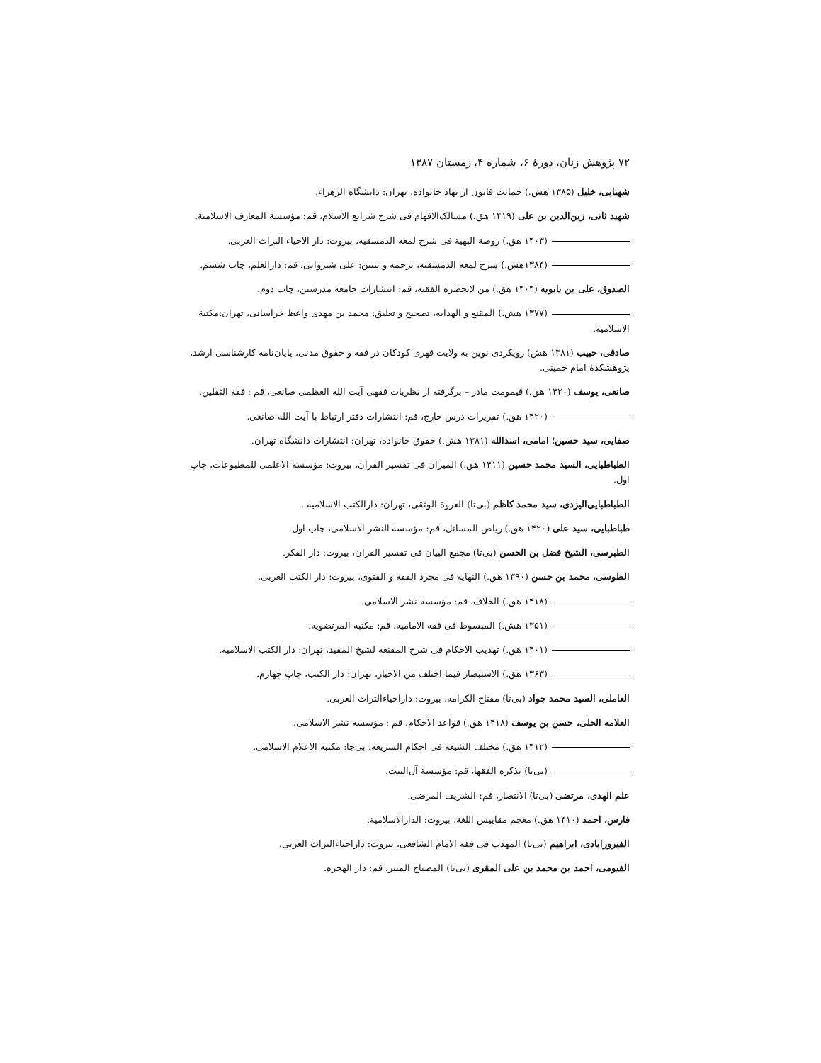۷۲ پژوهش زنان، دورهٔ ۶، شماره ۴، زمستان ۱۳۸۷
شهنایی، خلیل (۱۳۸۵ هش.) حمایت قانون از نهاد خانواده، تهران: دانشگاه الزهراء.
شهید ثانی، زین‌الدین بن علی (۱۴۱۹ هق.) مسالک‌الافهام فی شرح شرایع الاسلام، قم: مؤسسة المعارف الاسلامیة.
(۱۴۰۳ هق.) روضة البهیة فی شرح لمعه الدمشقیه، بیروت: دار الاحیاء التراث العربی.
(۱۳۸۴هش.) شرح لمعه الدمشقیه، ترجمه و تبیین: علی شیروانی، قم: دارالعلم، چاپ ششم.
الصدوق، علی بن بابویه (۱۴۰۴ هق.) من لایحضره الفقیه، قم: انتشارات جامعه مدرسین، چاپ دوم.
(۱۳۷۷ هش.) المقنع و الهدایه، تصحیح و تعلیق: محمد بن مهدی واعظ خراسانی، تهران:مکتبة الاسلامیة.
صادقی، حبیب (۱۳۸۱ هش) رویکردی نوین به ولایت قهری کودکان در فقه و حقوق مدنی، پایان‌نامه کارشناسی ارشد، پژوهشکدهٔ امام خمینی.
صانعی، یوسف (۱۴۲۰ هق.) قیمومت مادر – برگرفته از نظریات فقهی آیت الله العظمی صانعی، قم : فقه الثقلین.
(۱۴۲۰ هق.) تقریرات درس خارج، قم: انتشارات دفتر ارتباط با آیت الله صانعی.
صفایی، سید حسین؛ امامی، اسدالله (۱۳۸۱ هش.) حقوق خانواده، تهران: انتشارات دانشگاه تهران.
الطباطبایی، السید محمد حسین (۱۴۱۱ هق.) المیزان فی تفسیر القران، بیروت: مؤسسة الاعلمی للمطبوعات، چاپ اول.
الطباطبایی‌الیزدی، سید محمد کاظم (بی‌تا) العروة الوثقی، تهران: دارالکتب الاسلامیه .
طباطبایی، سید علی (۱۴۲۰ هق.) ریاض المسائل، قم: مؤسسة النشر الاسلامی، چاپ اول.
الطبرسی، الشیخ فضل بن الحسن (بی‌تا) مجمع البیان فی تفسیر القران، بیروت: دار الفکر.
الطوسی، محمد بن حسن (۱۳۹۰ هق.) النهایه فی مجرد الفقه و الفتوی، بیروت: دار الکتب العربی.
(۱۴۱۸ هق.) الخلاف، قم: مؤسسة نشر الاسلامی.
(۱۳۵۱ هش.) المبسوط فی فقه الامامیه، قم: مکتبة المرتضویة.
(۱۴۰۱ هق.) تهذیب الاحکام فی شرح المقنعة لشیخ المفید، تهران: دار الکتب الاسلامیة.
(۱۳۶۳ هق.) الاستبصار فیما اختلف من الاخبار، تهران: دار الکتب، چاپ چهارم.
العاملی، السید محمد جواد (بی‌تا) مفتاح الکرامه، بیروت: داراحیاءالتراث العربی.
العلامه الحلی، حسن بن یوسف (۱۴۱۸ هق.) قواعد الاحکام، قم : مؤسسة نشر الاسلامی.
(۱۴۱۲ هق.) مختلف الشیعه فی احکام الشریعه، بی‌جا: مکتبه الاعلام الاسلامی.
(بی‌تا) تذکره الفقها، قم: مؤسسة آل‌البیت.
علم الهدی، مرتضی (بی‌تا) الانتصار، قم: الشریف المرضی.
فارس، احمد (۱۴۱۰ هق.) معجم مقاییس اللغة، بیروت: الدارالاسلامیة.
الفیروزابادی، ابراهیم (بی‌تا) المهذب فی فقه الامام الشافعی، بیروت: داراحیاءالتراث العربی.
الفیومی، احمد بن محمد بن علی المقری (بی‌تا) المصباح المنیر، قم: دار الهجره.